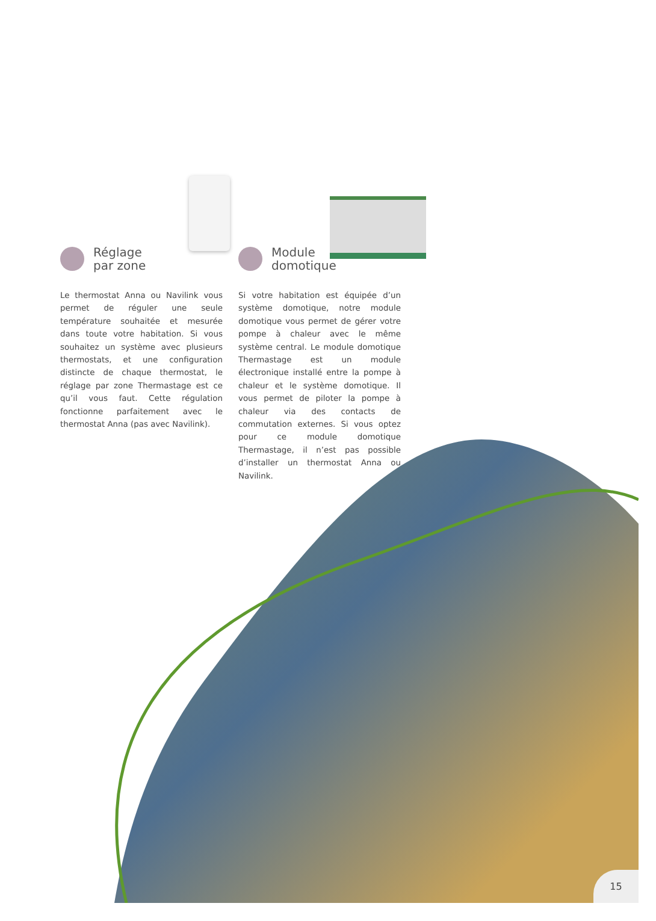Réglage
par zone
Le thermostat Anna ou Navilink vous permet de réguler une seule température souhaitée et mesurée dans toute votre habitation. Si vous souhaitez un système avec plusieurs thermostats, et une configuration distincte de chaque thermostat, le réglage par zone Thermastage est ce qu’il vous faut. Cette régulation fonctionne parfaitement avec le thermostat Anna (pas avec Navilink).
Module
domotique
Si votre habitation est équipée d’un système domotique, notre module domotique vous permet de gérer votre pompe à chaleur avec le même système central. Le module domotique Thermastage est un module électronique installé entre la pompe à chaleur et le système domotique. Il vous permet de piloter la pompe à chaleur via des contacts de commutation externes. Si vous optez pour ce module domotique Thermastage, il n’est pas possible d’installer un thermostat Anna ou Navilink.
15